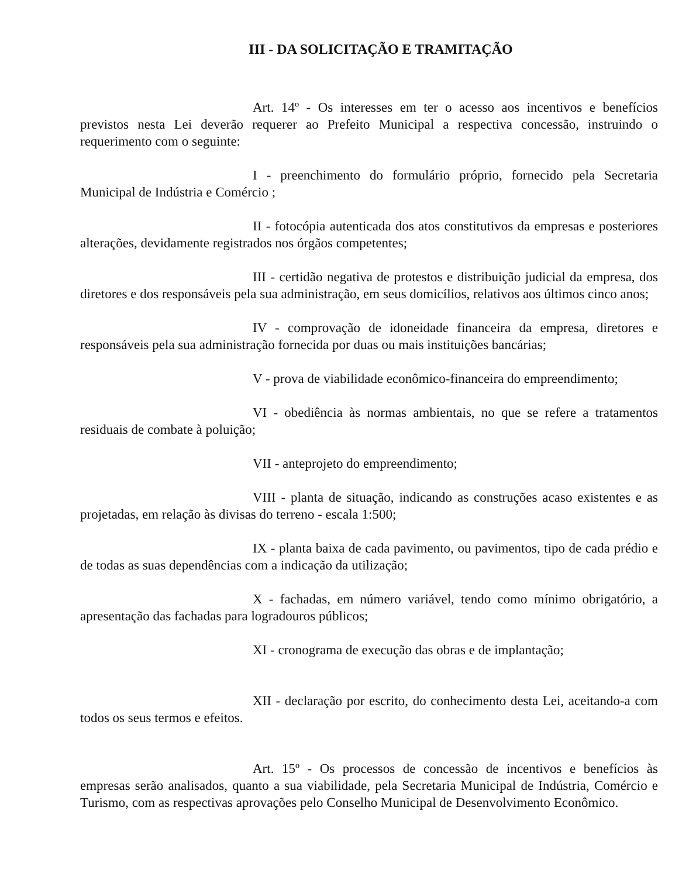III - DA SOLICITAÇÃO E TRAMITAÇÃO
Art. 14º - Os interesses em ter o acesso aos incentivos e benefícios previstos nesta Lei deverão requerer ao Prefeito Municipal a respectiva concessão, instruindo o requerimento com o seguinte:
I - preenchimento do formulário próprio, fornecido pela Secretaria Municipal de Indústria e Comércio ;
II - fotocópia autenticada dos atos constitutivos da empresas e posteriores alterações, devidamente registrados nos órgãos competentes;
III - certidão negativa de protestos e distribuição judicial da empresa, dos diretores e dos responsáveis pela sua administração, em seus domicílios, relativos aos últimos cinco anos;
IV - comprovação de idoneidade financeira da empresa, diretores e responsáveis pela sua administração fornecida por duas ou mais instituições bancárias;
V - prova de viabilidade econômico-financeira do empreendimento;
VI - obediência às normas ambientais, no que se refere a tratamentos residuais de combate à poluição;
VII - anteprojeto do empreendimento;
VIII - planta de situação, indicando as construções acaso existentes e as projetadas, em relação às divisas do terreno - escala 1:500;
IX - planta baixa de cada pavimento, ou pavimentos, tipo de cada prédio e de todas as suas dependências com a indicação da utilização;
X - fachadas, em número variável, tendo como mínimo obrigatório, a apresentação das fachadas para logradouros públicos;
XI - cronograma de execução das obras e de implantação;
XII - declaração por escrito, do conhecimento desta Lei, aceitando-a com todos os seus termos e efeitos.
Art. 15º - Os processos de concessão de incentivos e benefícios às empresas serão analisados, quanto a sua viabilidade, pela Secretaria Municipal de Indústria, Comércio e Turismo, com as respectivas aprovações pelo Conselho Municipal de Desenvolvimento Econômico.